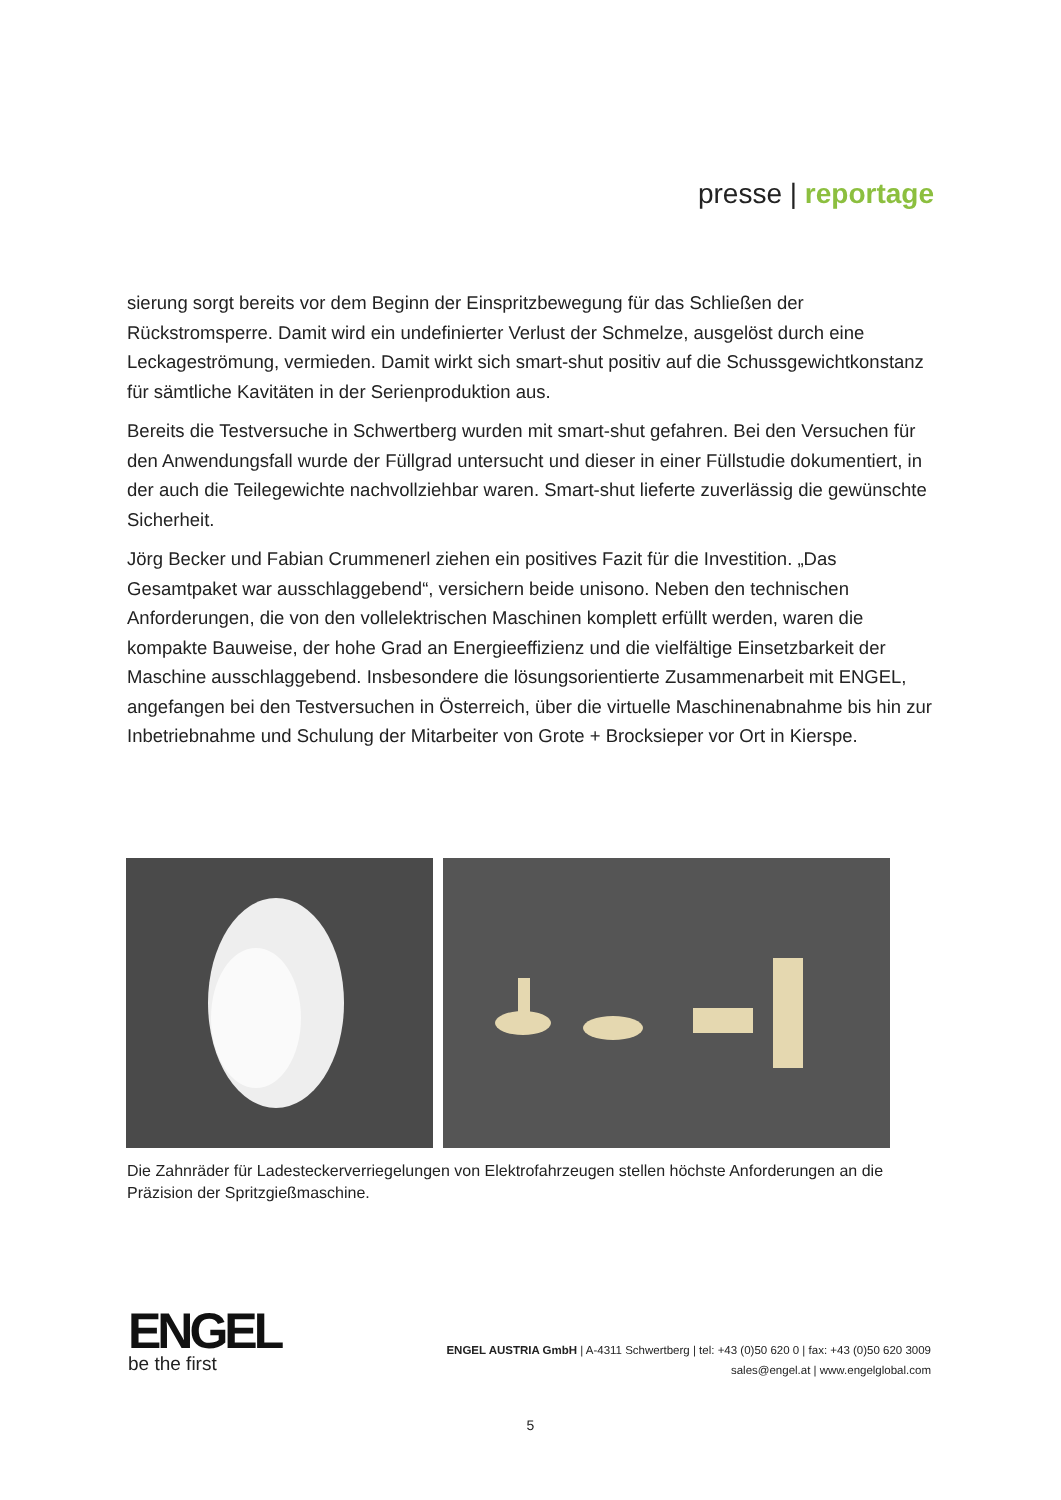presse | reportage
sierung sorgt bereits vor dem Beginn der Einspritzbewegung für das Schließen der Rückstromsperre. Damit wird ein undefinierter Verlust der Schmelze, ausgelöst durch eine Leckageströmung, vermieden. Damit wirkt sich smart-shut positiv auf die Schussgewichtkonstanz für sämtliche Kavitäten in der Serienproduktion aus.
Bereits die Testversuche in Schwertberg wurden mit smart-shut gefahren. Bei den Versuchen für den Anwendungsfall wurde der Füllgrad untersucht und dieser in einer Füllstudie dokumentiert, in der auch die Teilegewichte nachvollziehbar waren. Smart-shut lieferte zuverlässig die gewünschte Sicherheit.
Jörg Becker und Fabian Crummenerl ziehen ein positives Fazit für die Investition. „Das Gesamtpaket war ausschlaggebend“, versichern beide unisono. Neben den technischen Anforderungen, die von den vollelektrischen Maschinen komplett erfüllt werden, waren die kompakte Bauweise, der hohe Grad an Energieeffizienz und die vielfältige Einsetzbarkeit der Maschine ausschlaggebend. Insbesondere die lösungsorientierte Zusammenarbeit mit ENGEL, angefangen bei den Testversuchen in Österreich, über die virtuelle Maschinenabnahme bis hin zur Inbetriebnahme und Schulung der Mitarbeiter von Grote + Brocksieper vor Ort in Kierspe.
Die Zahnräder für Ladesteckerverriegelungen von Elektrofahrzeugen stellen höchste Anforderungen an die Präzision der Spritzgießmaschine.
ENGEL
be the first
ENGEL AUSTRIA GmbH | A-4311 Schwertberg | tel: +43 (0)50 620 0 | fax: +43 (0)50 620 3009
sales@engel.at | www.engelglobal.com
5